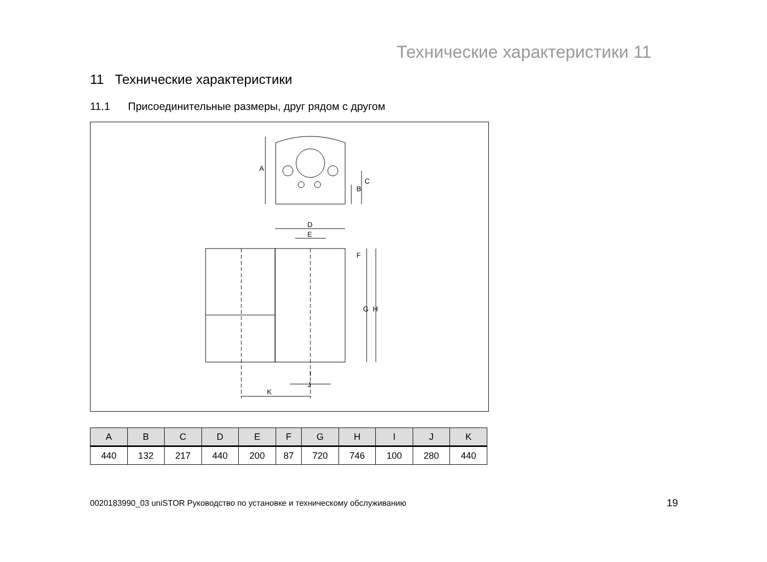Технические характеристики 11
11 Технические характеристики
11.1 Присоединительные размеры, друг рядом с другом
A
B
C
D
E
F
G
H
I
J
K
| A | B | C | D | E | F | G | H | I | J | K |
| --- | --- | --- | --- | --- | --- | --- | --- | --- | --- | --- |
| 440 | 132 | 217 | 440 | 200 | 87 | 720 | 746 | 100 | 280 | 440 |
0020183990_03 uniSTOR Руководство по установке и техническому обслуживанию
19